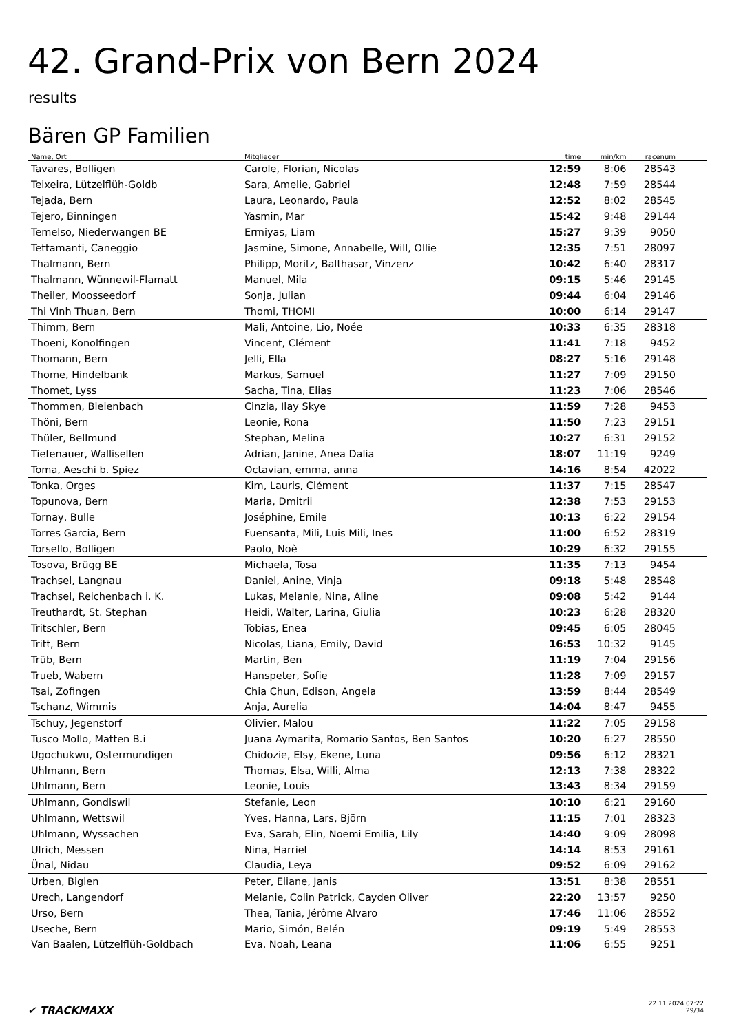42. Grand-Prix von Bern 2024
results
Bären GP Familien
| Name, Ort | Mitglieder | time | min/km | racenum | |
| --- | --- | --- | --- | --- | --- |
| Tavares, Bolligen | Carole, Florian, Nicolas | 12:59 | 8:06 | 28543 | |
| Teixeira, Lützelflüh-Goldb | Sara, Amelie, Gabriel | 12:48 | 7:59 | 28544 | |
| Tejada, Bern | Laura, Leonardo, Paula | 12:52 | 8:02 | 28545 | |
| Tejero, Binningen | Yasmin, Mar | 15:42 | 9:48 | 29144 | |
| Temelso, Niederwangen BE | Ermiyas, Liam | 15:27 | 9:39 | 9050 | |
| Tettamanti, Caneggio | Jasmine, Simone, Annabelle, Will, Ollie | 12:35 | 7:51 | 28097 | |
| Thalmann, Bern | Philipp, Moritz, Balthasar, Vinzenz | 10:42 | 6:40 | 28317 | |
| Thalmann, Wünnewil-Flamatt | Manuel, Mila | 09:15 | 5:46 | 29145 | |
| Theiler, Moosseedorf | Sonja, Julian | 09:44 | 6:04 | 29146 | |
| Thi Vinh Thuan, Bern | Thomi, THOMI | 10:00 | 6:14 | 29147 | |
| Thimm, Bern | Mali, Antoine, Lio, Noée | 10:33 | 6:35 | 28318 | |
| Thoeni, Konolfingen | Vincent, Clément | 11:41 | 7:18 | 9452 | |
| Thomann, Bern | Jelli, Ella | 08:27 | 5:16 | 29148 | |
| Thome, Hindelbank | Markus, Samuel | 11:27 | 7:09 | 29150 | |
| Thomet, Lyss | Sacha, Tina, Elias | 11:23 | 7:06 | 28546 | |
| Thommen, Bleienbach | Cinzia, Ilay Skye | 11:59 | 7:28 | 9453 | |
| Thöni, Bern | Leonie, Rona | 11:50 | 7:23 | 29151 | |
| Thüler, Bellmund | Stephan, Melina | 10:27 | 6:31 | 29152 | |
| Tiefenauer, Wallisellen | Adrian, Janine, Anea Dalia | 18:07 | 11:19 | 9249 | |
| Toma, Aeschi b. Spiez | Octavian, emma, anna | 14:16 | 8:54 | 42022 | |
| Tonka, Orges | Kim, Lauris, Clément | 11:37 | 7:15 | 28547 | |
| Topunova, Bern | Maria, Dmitrii | 12:38 | 7:53 | 29153 | |
| Tornay, Bulle | Joséphine, Emile | 10:13 | 6:22 | 29154 | |
| Torres Garcia, Bern | Fuensanta, Mili, Luis Mili, Ines | 11:00 | 6:52 | 28319 | |
| Torsello, Bolligen | Paolo, Noè | 10:29 | 6:32 | 29155 | |
| Tosova, Brügg BE | Michaela, Tosa | 11:35 | 7:13 | 9454 | |
| Trachsel, Langnau | Daniel, Anine, Vinja | 09:18 | 5:48 | 28548 | |
| Trachsel, Reichenbach i. K. | Lukas, Melanie, Nina, Aline | 09:08 | 5:42 | 9144 | |
| Treuthardt, St. Stephan | Heidi, Walter, Larina, Giulia | 10:23 | 6:28 | 28320 | |
| Tritschler, Bern | Tobias, Enea | 09:45 | 6:05 | 28045 | |
| Tritt, Bern | Nicolas, Liana, Emily, David | 16:53 | 10:32 | 9145 | |
| Trüb, Bern | Martin, Ben | 11:19 | 7:04 | 29156 | |
| Trueb, Wabern | Hanspeter, Sofie | 11:28 | 7:09 | 29157 | |
| Tsai, Zofingen | Chia Chun, Edison, Angela | 13:59 | 8:44 | 28549 | |
| Tschanz, Wimmis | Anja, Aurelia | 14:04 | 8:47 | 9455 | |
| Tschuy, Jegenstorf | Olivier, Malou | 11:22 | 7:05 | 29158 | |
| Tusco Mollo, Matten B.i | Juana Aymarita, Romario Santos, Ben Santos | 10:20 | 6:27 | 28550 | |
| Ugochukwu, Ostermundigen | Chidozie, Elsy, Ekene, Luna | 09:56 | 6:12 | 28321 | |
| Uhlmann, Bern | Thomas, Elsa, Willi, Alma | 12:13 | 7:38 | 28322 | |
| Uhlmann, Bern | Leonie, Louis | 13:43 | 8:34 | 29159 | |
| Uhlmann, Gondiswil | Stefanie, Leon | 10:10 | 6:21 | 29160 | |
| Uhlmann, Wettswil | Yves, Hanna, Lars, Björn | 11:15 | 7:01 | 28323 | |
| Uhlmann, Wyssachen | Eva, Sarah, Elin, Noemi Emilia, Lily | 14:40 | 9:09 | 28098 | |
| Ulrich, Messen | Nina, Harriet | 14:14 | 8:53 | 29161 | |
| Ünal, Nidau | Claudia, Leya | 09:52 | 6:09 | 29162 | |
| Urben, Biglen | Peter, Eliane, Janis | 13:51 | 8:38 | 28551 | |
| Urech, Langendorf | Melanie, Colin Patrick, Cayden Oliver | 22:20 | 13:57 | 9250 | |
| Urso, Bern | Thea, Tania, Jérôme Alvaro | 17:46 | 11:06 | 28552 | |
| Useche, Bern | Mario, Simón, Belén | 09:19 | 5:49 | 28553 | |
| Van Baalen, Lützelflüh-Goldbach | Eva, Noah, Leana | 11:06 | 6:55 | 9251 | |
✔ TRACKMAXX
22.11.2024 07:22
29/34